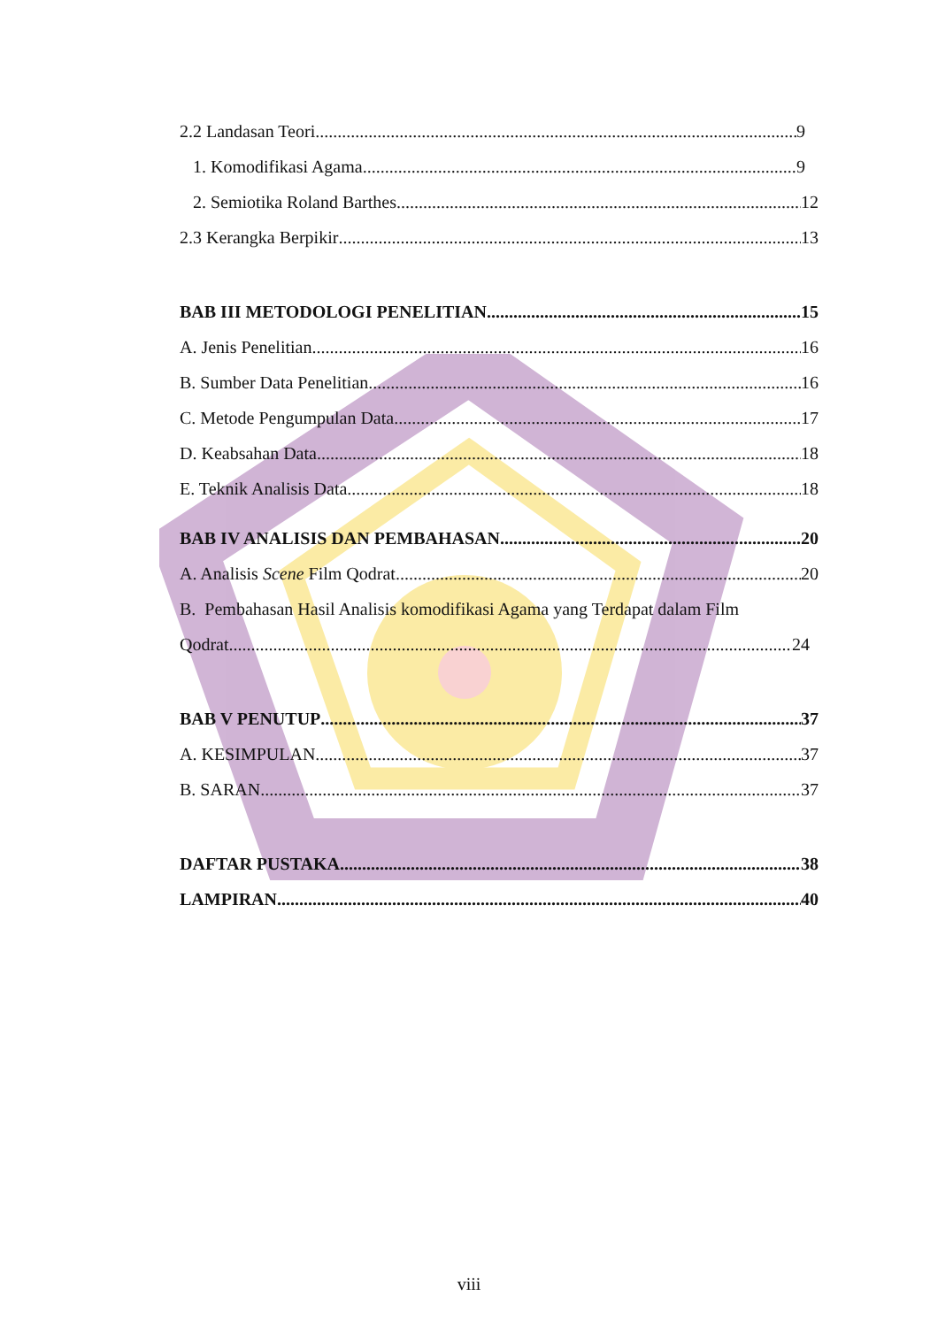2.2 Landasan Teori 9
1. Komodifikasi Agama 9
2. Semiotika Roland Barthes 12
2.3 Kerangka Berpikir 13
BAB III METODOLOGI PENELITIAN 15
A. Jenis Penelitian 16
B. Sumber Data Penelitian 16
C. Metode Pengumpulan Data 17
D. Keabsahan Data 18
E. Teknik Analisis Data 18
BAB IV ANALISIS DAN PEMBAHASAN 20
A. Analisis Scene Film Qodrat 20
B. Pembahasan Hasil Analisis komodifikasi Agama yang Terdapat dalam Film
Qodrat 24
BAB V PENUTUP 37
A. KESIMPULAN 37
B. SARAN 37
DAFTAR PUSTAKA 38
LAMPIRAN 40
viii